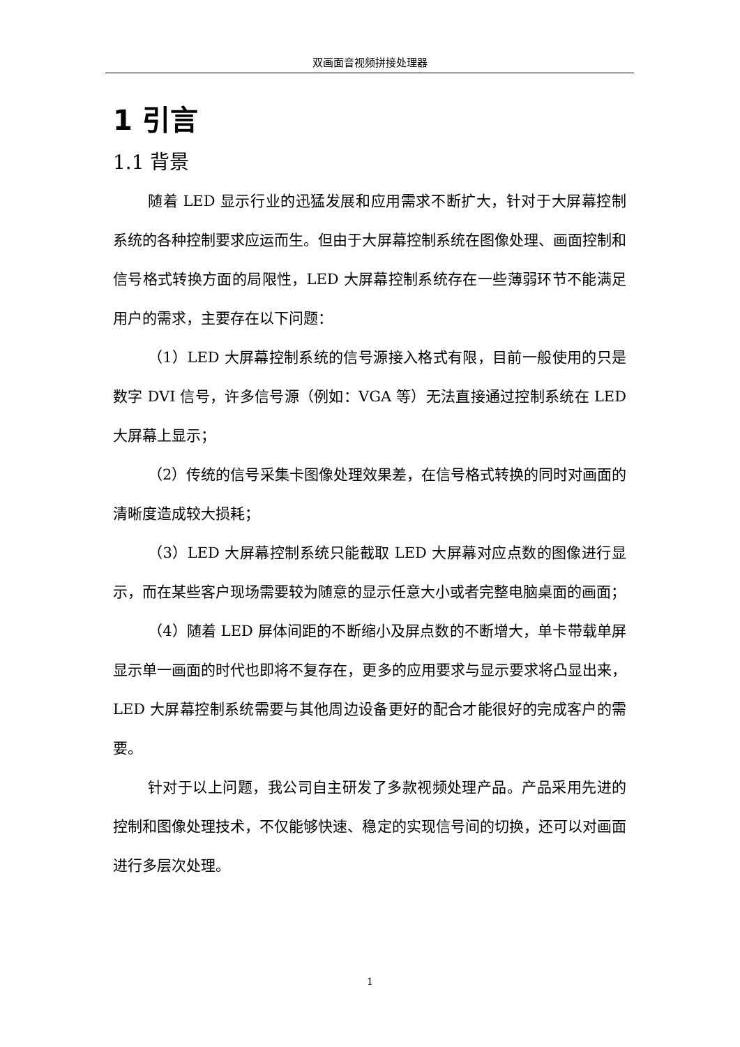双画面音视频拼接处理器
1 引言
1.1 背景
随着 LED 显示行业的迅猛发展和应用需求不断扩大，针对于大屏幕控制系统的各种控制要求应运而生。但由于大屏幕控制系统在图像处理、画面控制和信号格式转换方面的局限性，LED 大屏幕控制系统存在一些薄弱环节不能满足用户的需求，主要存在以下问题：
（1）LED 大屏幕控制系统的信号源接入格式有限，目前一般使用的只是数字 DVI 信号，许多信号源（例如：VGA 等）无法直接通过控制系统在 LED 大屏幕上显示；
（2）传统的信号采集卡图像处理效果差，在信号格式转换的同时对画面的清晰度造成较大损耗；
（3）LED 大屏幕控制系统只能截取 LED 大屏幕对应点数的图像进行显示，而在某些客户现场需要较为随意的显示任意大小或者完整电脑桌面的画面；
（4）随着 LED 屏体间距的不断缩小及屏点数的不断增大，单卡带载单屏显示单一画面的时代也即将不复存在，更多的应用要求与显示要求将凸显出来，LED 大屏幕控制系统需要与其他周边设备更好的配合才能很好的完成客户的需要。
针对于以上问题，我公司自主研发了多款视频处理产品。产品采用先进的控制和图像处理技术，不仅能够快速、稳定的实现信号间的切换，还可以对画面进行多层次处理。
1